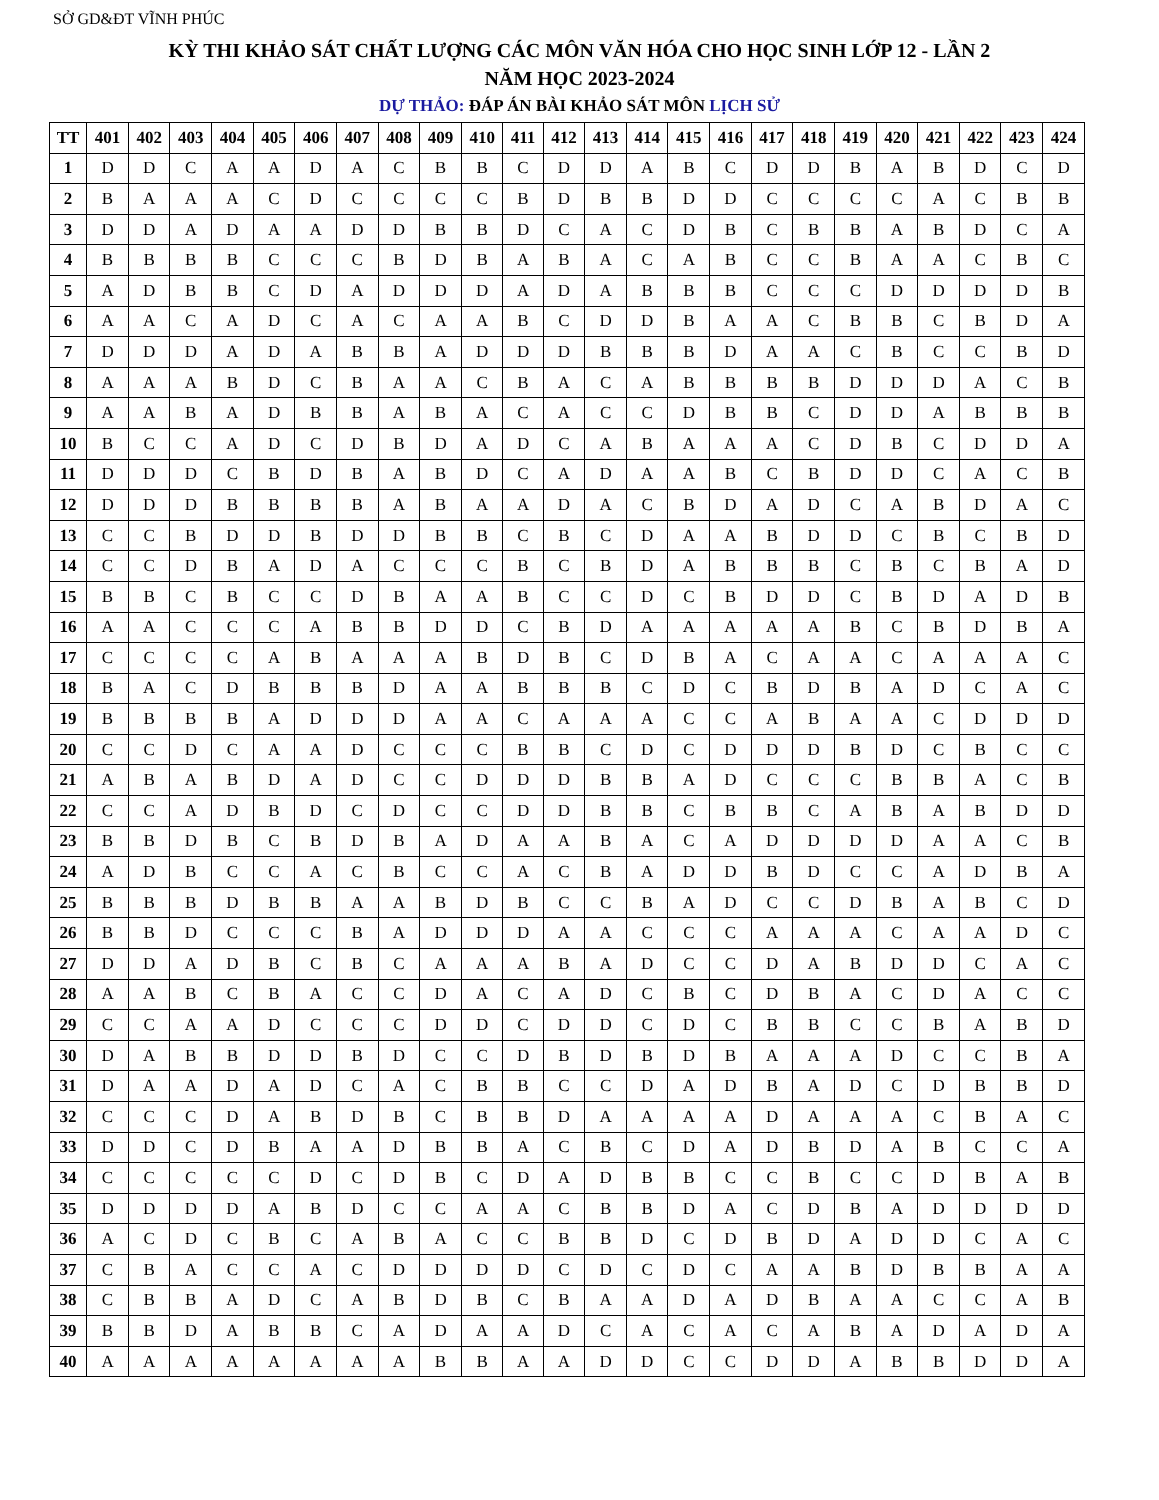SỞ GD&ĐT VĨNH PHÚC
KỲ THI KHẢO SÁT CHẤT LƯỢNG CÁC MÔN VĂN HÓA CHO HỌC SINH LỚP 12 - LẦN 2
NĂM HỌC 2023-2024
DỰ THẢO: ĐÁP ÁN BÀI KHẢO SÁT MÔN LỊCH SỬ
| TT | 401 | 402 | 403 | 404 | 405 | 406 | 407 | 408 | 409 | 410 | 411 | 412 | 413 | 414 | 415 | 416 | 417 | 418 | 419 | 420 | 421 | 422 | 423 | 424 |
| --- | --- | --- | --- | --- | --- | --- | --- | --- | --- | --- | --- | --- | --- | --- | --- | --- | --- | --- | --- | --- | --- | --- | --- | --- |
| 1 | D | D | C | A | A | D | A | C | B | B | C | D | D | A | B | C | D | D | B | A | B | D | C | D |
| 2 | B | A | A | A | C | D | C | C | C | C | B | D | B | B | D | D | C | C | C | C | A | C | B | B |
| 3 | D | D | A | D | A | A | D | D | B | B | D | C | A | C | D | B | C | B | B | A | B | D | C | A |
| 4 | B | B | B | B | C | C | C | B | D | B | A | B | A | C | A | B | C | C | B | A | A | C | B | C |
| 5 | A | D | B | B | C | D | A | D | D | D | A | D | A | B | B | B | C | C | C | D | D | D | D | B |
| 6 | A | A | C | A | D | C | A | C | A | A | B | C | D | D | B | A | A | C | B | B | C | B | D | A |
| 7 | D | D | D | A | D | A | B | B | A | D | D | D | B | B | B | D | A | A | C | B | C | C | B | D |
| 8 | A | A | A | B | D | C | B | A | A | C | B | A | C | A | B | B | B | B | D | D | D | A | C | B |
| 9 | A | A | B | A | D | B | B | A | B | A | C | A | C | C | D | B | B | C | D | D | A | B | B | B |
| 10 | B | C | C | A | D | C | D | B | D | A | D | C | A | B | A | A | A | C | D | B | C | D | D | A |
| 11 | D | D | D | C | B | D | B | A | B | D | C | A | D | A | A | B | C | B | D | D | C | A | C | B |
| 12 | D | D | D | B | B | B | B | A | B | A | A | D | A | C | B | D | A | D | C | A | B | D | A | C |
| 13 | C | C | B | D | D | B | D | D | B | B | C | B | C | D | A | A | B | D | D | C | B | C | B | D |
| 14 | C | C | D | B | A | D | A | C | C | C | B | C | B | D | A | B | B | B | C | B | C | B | A | D |
| 15 | B | B | C | B | C | C | D | B | A | A | B | C | C | D | C | B | D | D | C | B | D | A | D | B |
| 16 | A | A | C | C | C | A | B | B | D | D | C | B | D | A | A | A | A | A | B | C | B | D | B | A |
| 17 | C | C | C | C | A | B | A | A | A | B | D | B | C | D | B | A | C | A | A | C | A | A | A | C |
| 18 | B | A | C | D | B | B | B | D | A | A | B | B | B | C | D | C | B | D | B | A | D | C | A | C |
| 19 | B | B | B | B | A | D | D | D | A | A | C | A | A | A | C | C | A | B | A | A | C | D | D | D |
| 20 | C | C | D | C | A | A | D | C | C | C | B | B | C | D | C | D | D | D | B | D | C | B | C | C |
| 21 | A | B | A | B | D | A | D | C | C | D | D | D | B | B | A | D | C | C | C | B | B | A | C | B |
| 22 | C | C | A | D | B | D | C | D | C | C | D | D | B | B | C | B | B | C | A | B | A | B | D | D |
| 23 | B | B | D | B | C | B | D | B | A | D | A | A | B | A | C | A | D | D | D | D | A | A | C | B |
| 24 | A | D | B | C | C | A | C | B | C | C | A | C | B | A | D | D | B | D | C | C | A | D | B | A |
| 25 | B | B | B | D | B | B | A | A | B | D | B | C | C | B | A | D | C | C | D | B | A | B | C | D |
| 26 | B | B | D | C | C | C | B | A | D | D | D | A | A | C | C | C | A | A | A | C | A | A | D | C |
| 27 | D | D | A | D | B | C | B | C | A | A | A | B | A | D | C | C | D | A | B | D | D | C | A | C |
| 28 | A | A | B | C | B | A | C | C | D | A | C | A | D | C | B | C | D | B | A | C | D | A | C | C |
| 29 | C | C | A | A | D | C | C | C | D | D | C | D | D | C | D | C | B | B | C | C | B | A | B | D |
| 30 | D | A | B | B | D | D | B | D | C | C | D | B | D | B | D | B | A | A | A | D | C | C | B | A |
| 31 | D | A | A | D | A | D | C | A | C | B | B | C | C | D | A | D | B | A | D | C | D | B | B | D |
| 32 | C | C | C | D | A | B | D | B | C | B | B | D | A | A | A | A | D | A | A | A | C | B | A | C |
| 33 | D | D | C | D | B | A | A | D | B | B | A | C | B | C | D | A | D | B | D | A | B | C | C | A |
| 34 | C | C | C | C | C | D | C | D | B | C | D | A | D | B | B | C | C | B | C | C | D | B | A | B |
| 35 | D | D | D | D | A | B | D | C | C | A | A | C | B | B | D | A | C | D | B | A | D | D | D | D |
| 36 | A | C | D | C | B | C | A | B | A | C | C | B | B | D | C | D | B | D | A | D | D | C | A | C |
| 37 | C | B | A | C | C | A | C | D | D | D | D | C | D | C | D | C | A | A | B | D | B | B | A | A |
| 38 | C | B | B | A | D | C | A | B | D | B | C | B | A | A | D | A | D | B | A | A | C | C | A | B |
| 39 | B | B | D | A | B | B | C | A | D | A | A | D | C | A | C | A | C | A | B | A | D | A | D | A |
| 40 | A | A | A | A | A | A | A | A | B | B | A | A | D | D | C | C | D | D | A | B | B | D | D | A |